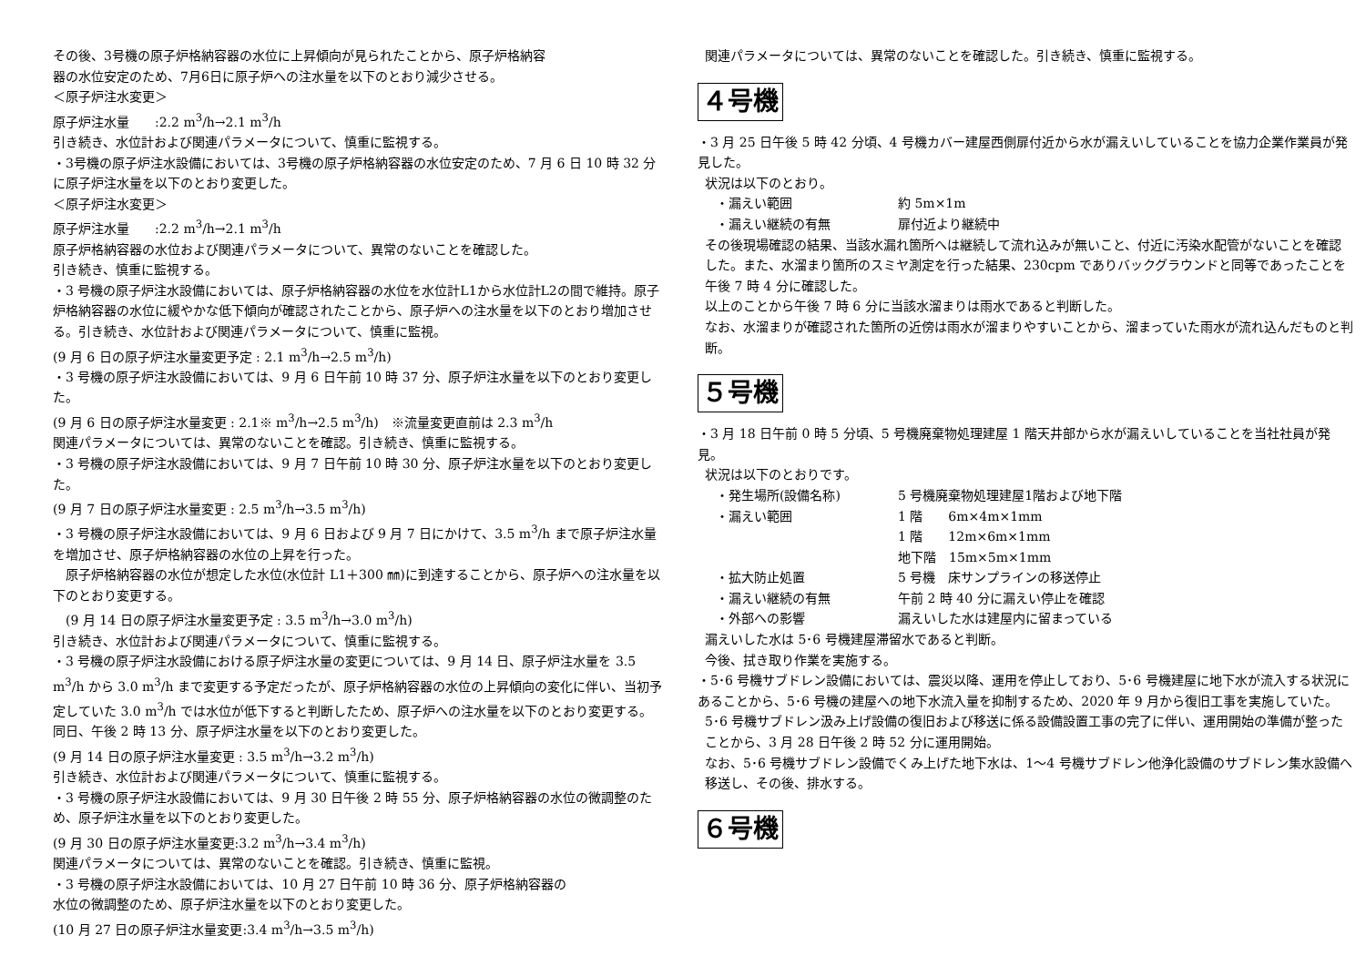その後、3号機の原子炉格納容器の水位に上昇傾向が見られたことから、原子炉格納容
器の水位安定のため、7月6日に原子炉への注水量を以下のとおり減少させる。
＜原子炉注水変更＞
原子炉注水量　　:2.2 m<sup>3</sup>/h→2.1 m<sup>3</sup>/h
引き続き、水位計および関連パラメータについて、慎重に監視する。
・3号機の原子炉注水設備においては、3号機の原子炉格納容器の水位安定のため、7 月 6 日 10 時 32 分に原子炉注水量を以下のとおり変更した。
＜原子炉注水変更＞
原子炉注水量　　:2.2 m<sup>3</sup>/h→2.1 m<sup>3</sup>/h
原子炉格納容器の水位および関連パラメータについて、異常のないことを確認した。
引き続き、慎重に監視する。
・3 号機の原子炉注水設備においては、原子炉格納容器の水位を水位計L1から水位計L2の間で維持。原子炉格納容器の水位に緩やかな低下傾向が確認されたことから、原子炉への注水量を以下のとおり増加させる。引き続き、水位計および関連パラメータについて、慎重に監視。
(9 月 6 日の原子炉注水量変更予定 : 2.1 m<sup>3</sup>/h→2.5 m<sup>3</sup>/h)
・3 号機の原子炉注水設備においては、9 月 6 日午前 10 時 37 分、原子炉注水量を以下のとおり変更した。
(9 月 6 日の原子炉注水量変更 : 2.1※ m<sup>3</sup>/h→2.5 m<sup>3</sup>/h)　※流量変更直前は 2.3 m<sup>3</sup>/h
関連パラメータについては、異常のないことを確認。引き続き、慎重に監視する。
・3 号機の原子炉注水設備においては、9 月 7 日午前 10 時 30 分、原子炉注水量を以下のとおり変更した。
(9 月 7 日の原子炉注水量変更 : 2.5 m<sup>3</sup>/h→3.5 m<sup>3</sup>/h)
・3 号機の原子炉注水設備においては、9 月 6 日および 9 月 7 日にかけて、3.5 m<sup>3</sup>/h まで原子炉注水量を増加させ、原子炉格納容器の水位の上昇を行った。
　原子炉格納容器の水位が想定した水位(水位計 L1＋300 ㎜)に到達することから、原子炉への注水量を以下のとおり変更する。
　(9 月 14 日の原子炉注水量変更予定 : 3.5 m<sup>3</sup>/h→3.0 m<sup>3</sup>/h)
引き続き、水位計および関連パラメータについて、慎重に監視する。
・3 号機の原子炉注水設備における原子炉注水量の変更については、9 月 14 日、原子炉注水量を 3.5 m<sup>3</sup>/h から 3.0 m<sup>3</sup>/h まで変更する予定だったが、原子炉格納容器の水位の上昇傾向の変化に伴い、当初予定していた 3.0 m<sup>3</sup>/h では水位が低下すると判断したため、原子炉への注水量を以下のとおり変更する。同日、午後 2 時 13 分、原子炉注水量を以下のとおり変更した。
(9 月 14 日の原子炉注水量変更 : 3.5 m<sup>3</sup>/h→3.2 m<sup>3</sup>/h)
引き続き、水位計および関連パラメータについて、慎重に監視する。
・3 号機の原子炉注水設備においては、9 月 30 日午後 2 時 55 分、原子炉格納容器の水位の微調整のため、原子炉注水量を以下のとおり変更した。
(9 月 30 日の原子炉注水量変更:3.2 m<sup>3</sup>/h→3.4 m<sup>3</sup>/h)
関連パラメータについては、異常のないことを確認。引き続き、慎重に監視。
・3 号機の原子炉注水設備においては、10 月 27 日午前 10 時 36 分、原子炉格納容器の
水位の微調整のため、原子炉注水量を以下のとおり変更した。
(10 月 27 日の原子炉注水量変更:3.4 m<sup>3</sup>/h→3.5 m<sup>3</sup>/h)
関連パラメータについては、異常のないことを確認した。引き続き、慎重に監視する。
４号機
・3 月 25 日午後 5 時 42 分頃、4 号機カバー建屋西側扉付近から水が漏えいしていることを協力企業作業員が発見した。
状況は以下のとおり。
・漏えい範囲 約 5m×1m
・漏えい継続の有無 扉付近より継続中
その後現場確認の結果、当該水漏れ箇所へは継続して流れ込みが無いこと、付近に汚染水配管がないことを確認した。また、水溜まり箇所のスミヤ測定を行った結果、230cpm でありバックグラウンドと同等であったことを午後 7 時 4 分に確認した。
以上のことから午後 7 時 6 分に当該水溜まりは雨水であると判断した。
なお、水溜まりが確認された箇所の近傍は雨水が溜まりやすいことから、溜まっていた雨水が流れ込んだものと判断。
５号機
・3 月 18 日午前 0 時 5 分頃、5 号機廃棄物処理建屋 1 階天井部から水が漏えいしていることを当社社員が発見。
状況は以下のとおりです。
・発生場所(設備名称) 5 号機廃棄物処理建屋1階および地下階
・漏えい範囲 1 階　　6m×4m×1mm
1 階　　12m×6m×1mm
地下階　15m×5m×1mm
・拡大防止処置 5 号機　床サンプラインの移送停止
・漏えい継続の有無 午前 2 時 40 分に漏えい停止を確認
・外部への影響 漏えいした水は建屋内に留まっている
漏えいした水は 5･6 号機建屋滞留水であると判断。
今後、拭き取り作業を実施する。
・5･6 号機サブドレン設備においては、震災以降、運用を停止しており、5･6 号機建屋に地下水が流入する状況にあることから、5･6 号機の建屋への地下水流入量を抑制するため、2020 年 9 月から復旧工事を実施していた。
5･6 号機サブドレン汲み上げ設備の復旧および移送に係る設備設置工事の完了に伴い、運用開始の準備が整ったことから、3 月 28 日午後 2 時 52 分に運用開始。
なお、5･6 号機サブドレン設備でくみ上げた地下水は、1～4 号機サブドレン他浄化設備のサブドレン集水設備へ移送し、その後、排水する。
６号機